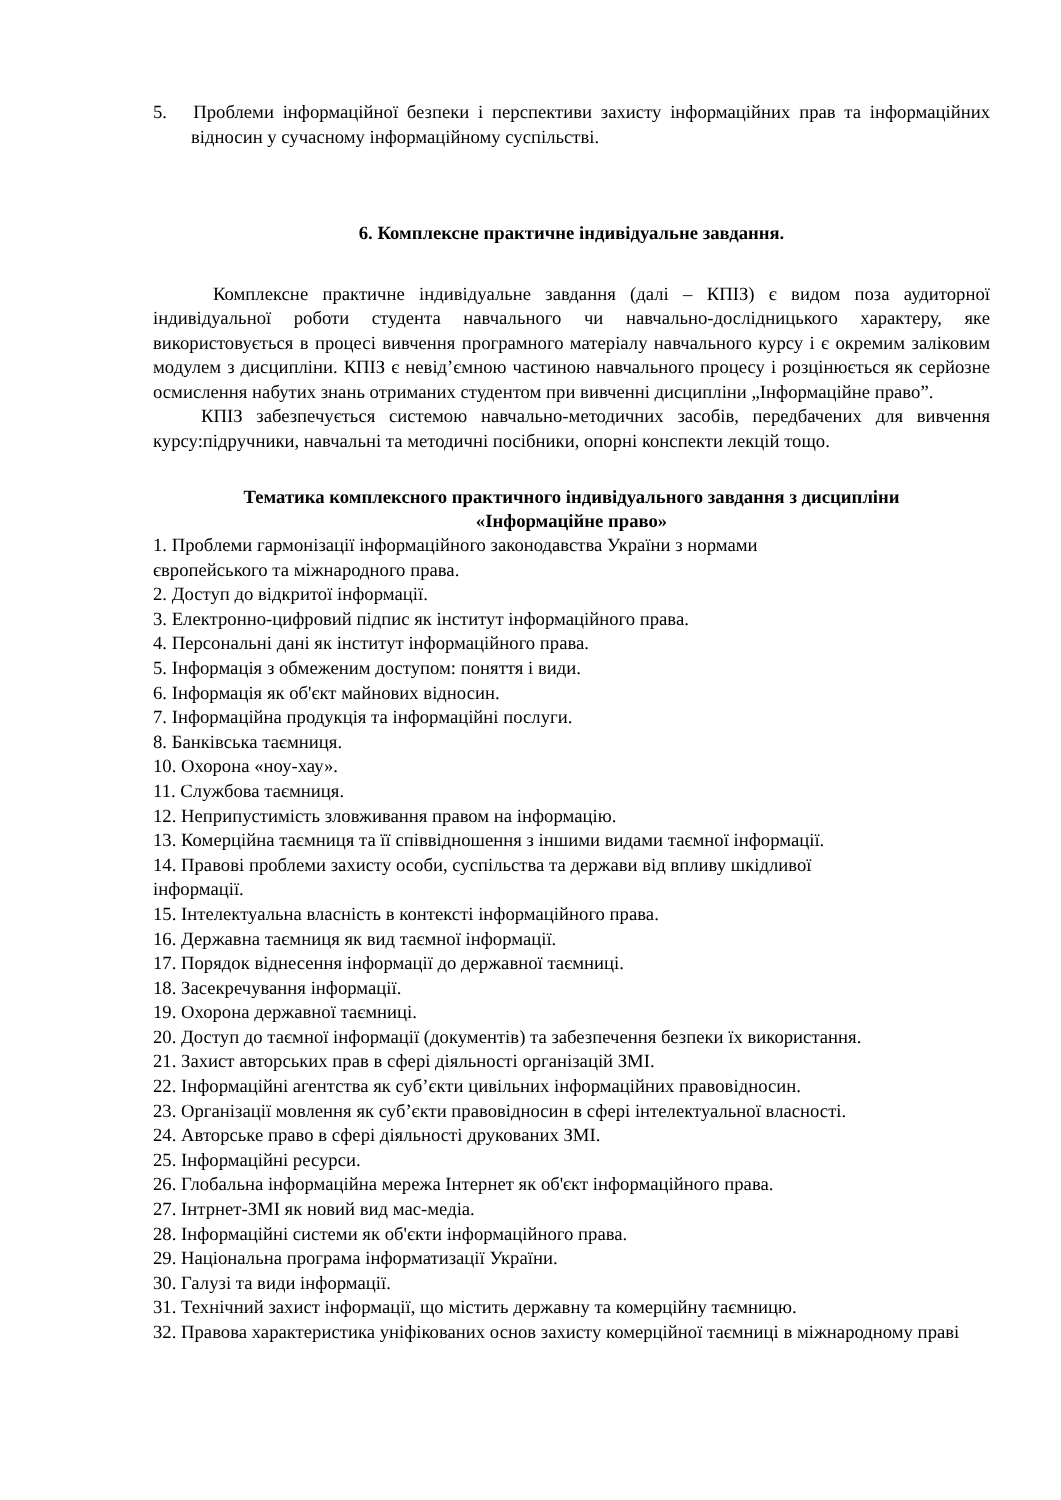5. Проблеми інформаційної безпеки і перспективи захисту інформаційних прав та інформаційних відносин у сучасному інформаційному суспільстві.
6. Комплексне практичне індивідуальне завдання.
Комплексне практичне індивідуальне завдання (далі – КПІЗ) є видом поза аудиторної індивідуальної роботи студента навчального чи навчально-дослідницького характеру, яке використовується в процесі вивчення програмного матеріалу навчального курсу і є окремим заліковим модулем з дисципліни. КПІЗ є невід’ємною частиною навчального процесу і розцінюється як серйозне осмислення набутих знань отриманих студентом при вивченні дисципліни „Інформаційне право”.
КПІЗ забезпечується системою навчально-методичних засобів, передбачених для вивчення курсу:підручники, навчальні та методичні посібники, опорні конспекти лекцій тощо.
Тематика комплексного практичного індивідуального завдання з дисципліни
«Інформаційне право»
1. Проблеми гармонізації інформаційного законодавства України з нормами
європейського та міжнародного права.
2. Доступ до відкритої інформації.
3. Електронно-цифровий підпис як інститут інформаційного права.
4. Персональні дані як інститут інформаційного права.
5. Інформація з обмеженим доступом: поняття і види.
6. Інформація як об'єкт майнових відносин.
7. Інформаційна продукція та інформаційні послуги.
8. Банківська таємниця.
10. Охорона «ноу-хау».
11. Службова таємниця.
12. Неприпустимість зловживання правом на інформацію.
13. Комерційна таємниця та її співвідношення з іншими видами таємної інформації.
14. Правові проблеми захисту особи, суспільства та держави від впливу шкідливої
інформації.
15. Інтелектуальна власність в контексті інформаційного права.
16. Державна таємниця як вид таємної інформації.
17. Порядок віднесення інформації до державної таємниці.
18. Засекречування інформації.
19. Охорона державної таємниці.
20. Доступ до таємної інформації (документів) та забезпечення безпеки їх використання.
21. Захист авторських прав в сфері діяльності організацій ЗМІ.
22. Інформаційні агентства як суб’єкти цивільних інформаційних правовідносин.
23. Організації мовлення як суб’єкти правовідносин в сфері інтелектуальної власності.
24. Авторське право в сфері діяльності друкованих ЗМІ.
25. Інформаційні ресурси.
26. Глобальна інформаційна мережа Інтернет як об'єкт інформаційного права.
27. Інтрнет-ЗМІ як новий вид мас-медіа.
28. Інформаційні системи як об'єкти інформаційного права.
29. Національна програма інформатизації України.
30. Галузі та види інформації.
31. Технічний захист інформації, що містить державну та комерційну таємницю.
32. Правова характеристика уніфікованих основ захисту комерційної таємниці в міжнародному праві